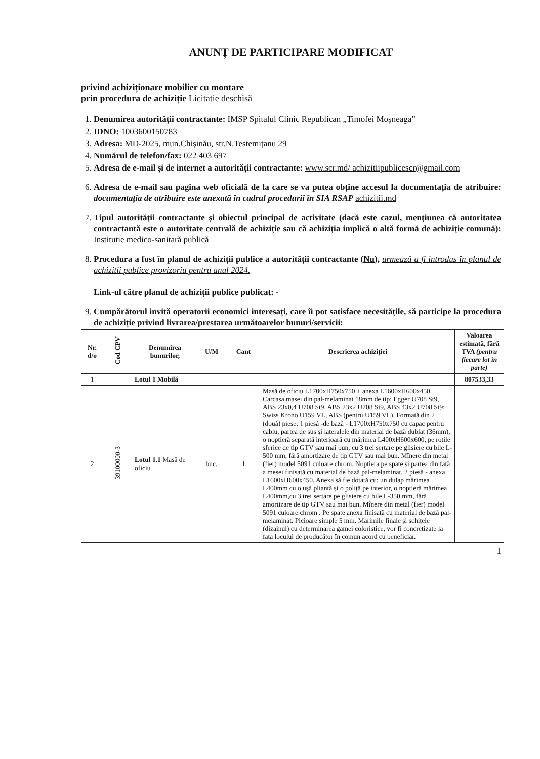ANUNȚ DE PARTICIPARE MODIFICAT
privind achiziționare mobilier cu montare
prin procedura de achiziție Licitatie deschisă
1. Denumirea autorității contractante: IMSP Spitalul Clinic Republican „Timofei Moșneaga”
2. IDNO: 1003600150783
3. Adresa: MD-2025, mun.Chișinău, str.N.Testemițanu 29
4. Numărul de telefon/fax: 022 403 697
5. Adresa de e-mail și de internet a autorității contractante: www.scr.md/ achizitiipublicescr@gmail.com
6. Adresa de e-mail sau pagina web oficială de la care se va putea obține accesul la documentația de atribuire: documentația de atribuire este anexată în cadrul procedurii în SIA RSAP achizitii.md
7. Tipul autorității contractante și obiectul principal de activitate (dacă este cazul, mențiunea că autoritatea contractantă este o autoritate centrală de achiziție sau că achiziția implică o altă formă de achiziție comună): Institutie medico-sanitară publică
8. Procedura a fost în planul de achiziții publice a autorității contractante (Nu), urmează a fi introdus în planul de achizitii publice provizoriu pentru anul 2024.
Link-ul către planul de achiziții publice publicat: -
9. Cumpărătorul invită operatorii economici interesați, care îi pot satisface necesitățile, să participe la procedura de achiziție privind livrarea/prestarea următoarelor bunuri/servicii:
| Nr. d/o | Cod CPV | Denumirea bunurilor, | U/M | Cant | Descrierea achiziției | Valoarea estimată, fără TVA (pentru fiecare lot în parte) |
| --- | --- | --- | --- | --- | --- | --- |
| 1 | | Lotul 1 Mobilă | | | | 807533,33 |
| 2 | 39100000-3 | Lotul 1.1 Masă de oficiu | buc. | 1 | Masă de oficiu L1700xH750x750 + anexa L1600xH600x450. Carcasa masei din pal-melaminat 18mm de tip: Egger U708 St9, ABS 23x0,4 U708 St9, ABS 23x2 U708 St9, ABS 43x2 U708 St9; Swiss Krono U159 VL, ABS (pentru U159 VL). Formată din 2 (două) piese: 1 piesă -de bază - L1700xH750x750 cu capac pentru cablu, partea de sus și lateralele din material de bază dublat (36mm), o noptieră separată interioară cu mărimea L400xH600x600, pe rotile sferice de tip GTV sau mai bun, cu 3 trei sertare pe glisiere cu bile L-500 mm, fără amortizare de tip GTV sau mai bun. Mînere din metal (fier) model 5091 culoare chrom. Noptiera pe spate și partea din fată a mesei finisată cu material de bază pal-melaminat. 2 piesă - anexa L1600xH600x450. Anexa să fie dotată cu: un dulap mărimea L400mm cu o ușă pliantă și o poliță pe interior, o noptieră mărimea L400mm,cu 3 trei sertare pe glisiere cu bile L-350 mm, fără amortizare de tip GTV sau mai bun. Mînere din metal (fier) model 5091 culoare chrom . Pe spate anexa finisată cu material de bază pal-melaminat. Picioare simple 5 mm. Marimile finale și schițele (dizainul) cu determinarea gamei coloristice, vor fi concretizate la fata locului de producător în comun acord cu beneficiar. | |
1